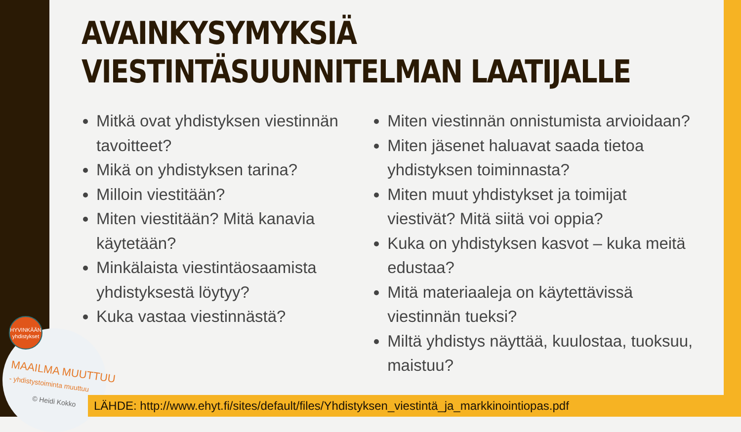HYVINKÄÄN yhdistykset
MAAILMA MUUTTUU
- yhdistystoiminta muuttuu
© Heidi Kokko
AVAINKYSYMYKSIÄ
VIESTINTÄSUUNNITELMAN LAATIJALLE
Mitkä ovat yhdistyksen viestinnän tavoitteet?
Mikä on yhdistyksen tarina?
Milloin viestitään?
Miten viestitään? Mitä kanavia käytetään?
Minkälaista viestintäosaamista yhdistyksestä löytyy?
Kuka vastaa viestinnästä?
Miten viestinnän onnistumista arvioidaan?
Miten jäsenet haluavat saada tietoa yhdistyksen toiminnasta?
Miten muut yhdistykset ja toimijat viestivät? Mitä siitä voi oppia?
Kuka on yhdistyksen kasvot – kuka meitä edustaa?
Mitä materiaaleja on käytettävissä viestinnän tueksi?
Miltä yhdistys näyttää, kuulostaa, tuoksuu, maistuu?
LÄHDE: http://www.ehyt.fi/sites/default/files/Yhdistyksen_viestintä_ja_markkinointiopas.pdf